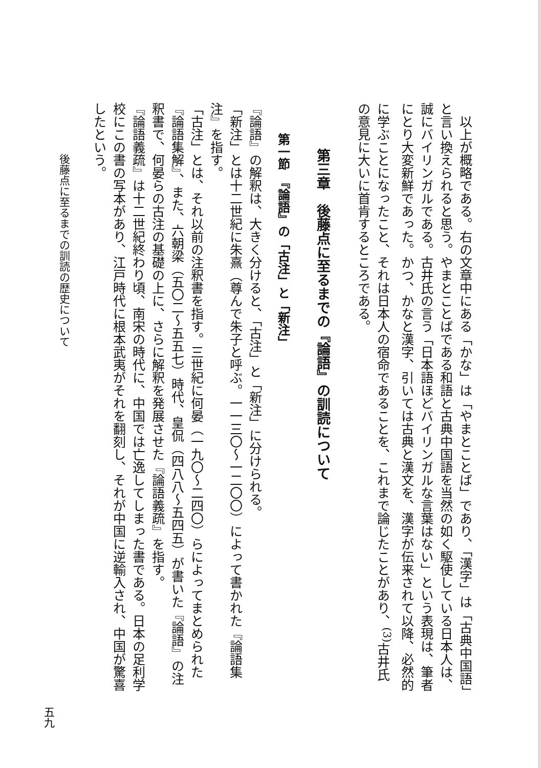以上が概略である。右の文章中にある「かな」は「やまとことば」であり、「漢字」は「古典中国語」と言い換えられると思う。やまとことばである和語と古典中国語を当然の如く駆使している日本人は、誠にバイリンガルである。古井氏の言う「日本語ほどバイリンガルな言葉はない」という表現は、筆者にとり大変新鮮であった。かつ、かなと漢字、引いては古典と漢文を、漢字が伝来されて以降、必然的に学ぶことになったこと、それは日本人の宿命であることを、これまで論じたことがあり、<sup>(3)</sup>古井氏の意見に大いに首肯するところである。
第三章　後藤点に至るまでの『論語』の訓読について
第一節　『論語』の「古注」と「新注」
『論語』の解釈は、大きく分けると、「古注」と「新注」に分けられる。
「新注」とは十二世紀に朱熹（尊んで朱子と呼ぶ。一一三〇～一二〇〇）によって書かれた『論語集注』を指す。
「古注」とは、それ以前の注釈書を指す。三世紀に何晏（一九〇～二四〇）らによってまとめられた『論語集解』、また、六朝梁（五〇二～五五七）時代、皇侃（四八八～五四五）が書いた『論語』の注釈書で、何晏らの古注の基礎の上に、さらに解釈を発展させた『論語義疏』を指す。
『論語義疏』は十二世紀終わり頃、南宋の時代に、中国では亡逸してしまった書である。日本の足利学校にこの書の写本があり、江戸時代に根本武夷がそれを翻刻し、それが中国に逆輸入され、中国が驚喜したという。
後藤点に至るまでの訓読の歴史について
五九